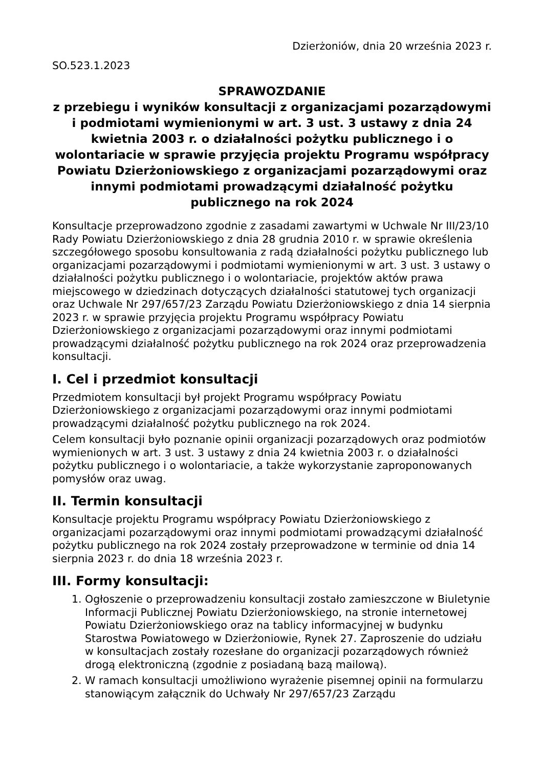Dzierżoniów, dnia 20 września 2023 r.
SO.523.1.2023
SPRAWOZDANIE
z przebiegu i wyników konsultacji z organizacjami pozarządowymi i podmiotami wymienionymi w art. 3 ust. 3 ustawy z dnia 24 kwietnia 2003 r. o działalności pożytku publicznego i o wolontariacie w sprawie przyjęcia projektu Programu współpracy Powiatu Dzierżoniowskiego z organizacjami pozarządowymi oraz innymi podmiotami prowadzącymi działalność pożytku publicznego na rok 2024
Konsultacje przeprowadzono zgodnie z zasadami zawartymi w Uchwale Nr III/23/10 Rady Powiatu Dzierżoniowskiego z dnia 28 grudnia 2010 r. w sprawie określenia szczegółowego sposobu konsultowania z radą działalności pożytku publicznego lub organizacjami pozarządowymi i podmiotami wymienionymi w art. 3 ust. 3 ustawy o działalności pożytku publicznego i o wolontariacie, projektów aktów prawa miejscowego w dziedzinach dotyczących działalności statutowej tych organizacji oraz Uchwale Nr 297/657/23 Zarządu Powiatu Dzierżoniowskiego z dnia 14 sierpnia 2023 r. w sprawie przyjęcia projektu Programu współpracy Powiatu Dzierżoniowskiego z organizacjami pozarządowymi oraz innymi podmiotami prowadzącymi działalność pożytku publicznego na rok 2024 oraz przeprowadzenia konsultacji.
I. Cel i przedmiot konsultacji
Przedmiotem konsultacji był projekt Programu współpracy Powiatu Dzierżoniowskiego z organizacjami pozarządowymi oraz innymi podmiotami prowadzącymi działalność pożytku publicznego na rok 2024.
Celem konsultacji było poznanie opinii organizacji pozarządowych oraz podmiotów wymienionych w art. 3 ust. 3 ustawy z dnia 24 kwietnia 2003 r. o działalności pożytku publicznego i o wolontariacie, a także wykorzystanie zaproponowanych pomysłów oraz uwag.
II. Termin konsultacji
Konsultacje projektu Programu współpracy Powiatu Dzierżoniowskiego z organizacjami pozarządowymi oraz innymi podmiotami prowadzącymi działalność pożytku publicznego na rok 2024 zostały przeprowadzone w terminie od dnia 14 sierpnia 2023 r. do dnia 18 września 2023 r.
III. Formy konsultacji:
1. Ogłoszenie o przeprowadzeniu konsultacji zostało zamieszczone w Biuletynie Informacji Publicznej Powiatu Dzierżoniowskiego, na stronie internetowej Powiatu Dzierżoniowskiego oraz na tablicy informacyjnej w budynku Starostwa Powiatowego w Dzierżoniowie, Rynek 27. Zaproszenie do udziału w konsultacjach zostały rozesłane do organizacji pozarządowych również drogą elektroniczną (zgodnie z posiadaną bazą mailową).
2. W ramach konsultacji umożliwiono wyrażenie pisemnej opinii na formularzu stanowiącym załącznik do Uchwały Nr 297/657/23 Zarządu